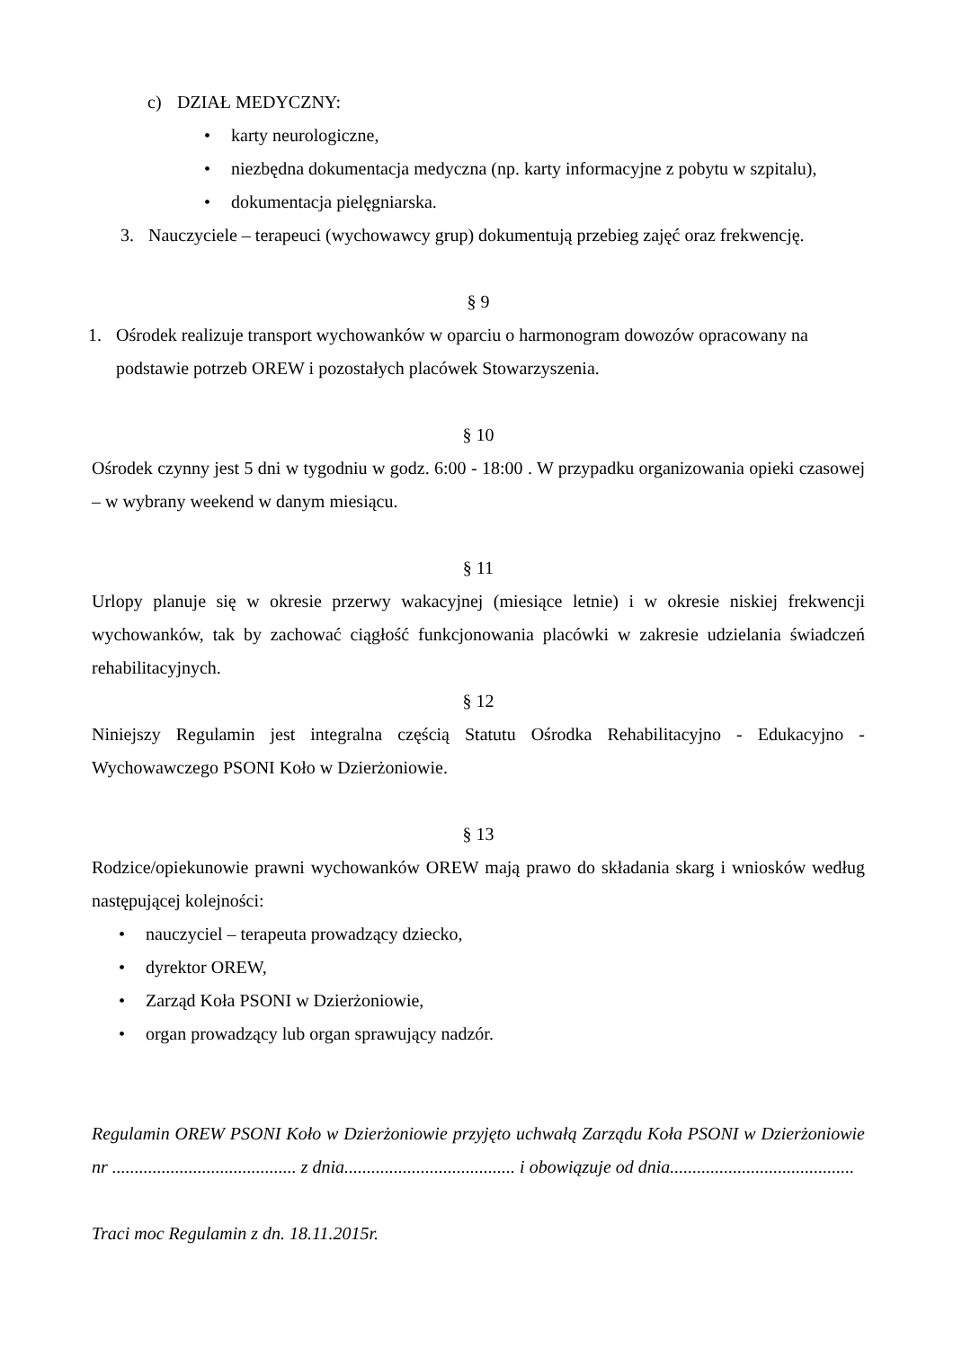c) DZIAŁ MEDYCZNY:
• karty neurologiczne,
• niezbędna dokumentacja medyczna (np. karty informacyjne z pobytu w szpitalu),
• dokumentacja pielęgniarska.
3. Nauczyciele – terapeuci (wychowawcy grup) dokumentują przebieg zajęć oraz frekwencję.
§ 9
1. Ośrodek realizuje transport wychowanków w oparciu o harmonogram dowozów opracowany na podstawie potrzeb OREW i pozostałych placówek Stowarzyszenia.
§ 10
Ośrodek czynny jest 5 dni w tygodniu w godz. 6:00 - 18:00 . W przypadku organizowania opieki czasowej – w wybrany weekend w danym miesiącu.
§ 11
Urlopy planuje się w okresie przerwy wakacyjnej (miesiące letnie) i w okresie niskiej frekwencji wychowanków, tak by zachować ciągłość funkcjonowania placówki w zakresie udzielania świadczeń rehabilitacyjnych.
§ 12
Niniejszy Regulamin jest integralna częścią Statutu Ośrodka Rehabilitacyjno - Edukacyjno - Wychowawczego PSONI Koło w Dzierżoniowie.
§ 13
Rodzice/opiekunowie prawni wychowanków OREW mają prawo do składania skarg i wniosków według następującej kolejności:
• nauczyciel – terapeuta prowadzący dziecko,
• dyrektor OREW,
• Zarząd Koła PSONI w Dzierżoniowie,
• organ prowadzący lub organ sprawujący nadzór.
Regulamin OREW PSONI Koło w Dzierżoniowie przyjęto uchwałą Zarządu Koła PSONI w Dzierżoniowie nr ......................................... z dnia...................................... i obowiązuje od dnia.........................................
Traci moc Regulamin z dn. 18.11.2015r.